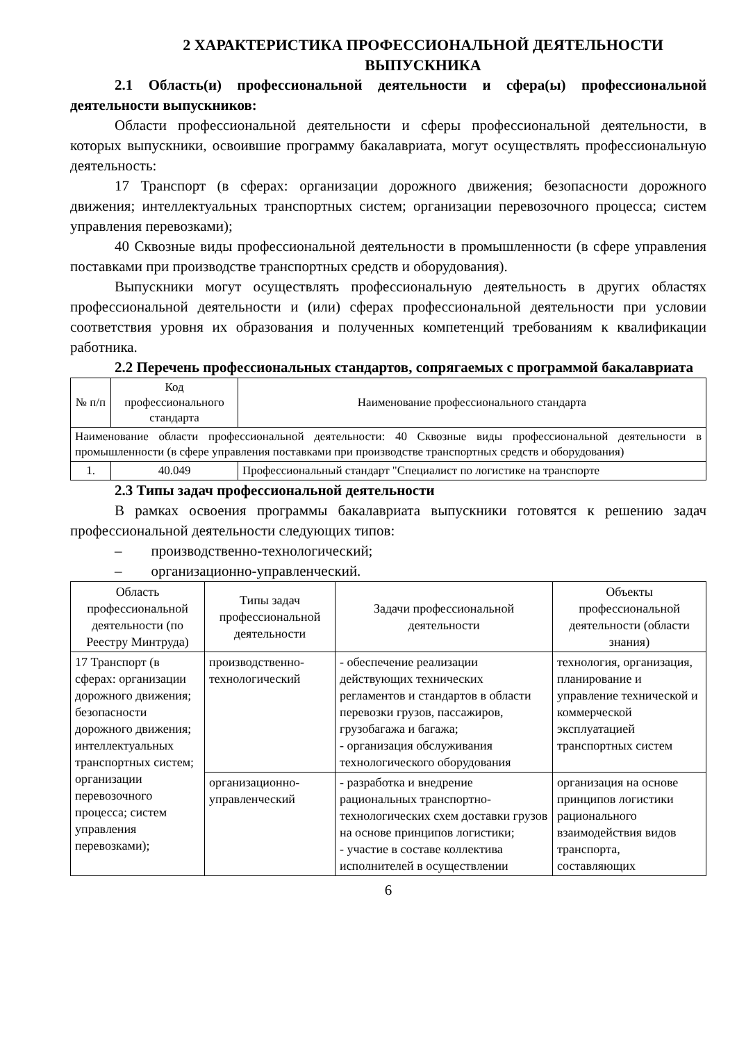2 ХАРАКТЕРИСТИКА ПРОФЕССИОНАЛЬНОЙ ДЕЯТЕЛЬНОСТИ ВЫПУСКНИКА
2.1 Область(и) профессиональной деятельности и сфера(ы) профессиональной деятельности выпускников:
Области профессиональной деятельности и сферы профессиональной деятельности, в которых выпускники, освоившие программу бакалавриата, могут осуществлять профессиональную деятельность:
17 Транспорт (в сферах: организации дорожного движения; безопасности дорожного движения; интеллектуальных транспортных систем; организации перевозочного процесса; систем управления перевозками);
40 Сквозные виды профессиональной деятельности в промышленности (в сфере управления поставками при производстве транспортных средств и оборудования).
Выпускники могут осуществлять профессиональную деятельность в других областях профессиональной деятельности и (или) сферах профессиональной деятельности при условии соответствия уровня их образования и полученных компетенций требованиям к квалификации работника.
2.2 Перечень профессиональных стандартов, сопрягаемых с программой бакалавриата
| № п/п | Код профессионального стандарта | Наименование профессионального стандарта |
| --- | --- | --- |
| Наименование области профессиональной деятельности: 40 Сквозные виды профессиональной деятельности в промышленности (в сфере управления поставками при производстве транспортных средств и оборудования) | | |
| 1. | 40.049 | Профессиональный стандарт "Специалист по логистике на транспорте |
2.3 Типы задач профессиональной деятельности
В рамках освоения программы бакалавриата выпускники готовятся к решению задач профессиональной деятельности следующих типов:
– производственно-технологический;
– организационно-управленческий.
| Область профессиональной деятельности (по Реестру Минтруда) | Типы задач профессиональной деятельности | Задачи профессиональной деятельности | Объекты профессиональной деятельности (области знания) |
| --- | --- | --- | --- |
| 17 Транспорт (в сферах: организации дорожного движения; безопасности дорожного движения; интеллектуальных транспортных систем; организации перевозочного процесса; систем управления перевозками); | производственно-технологический | - обеспечение реализации действующих технических регламентов и стандартов в области перевозки грузов, пассажиров, грузобагажа и багажа; - организация обслуживания технологического оборудования | технология, организация, планирование и управление технической и коммерческой эксплуатацией транспортных систем |
| | организационно-управленческий | - разработка и внедрение рациональных транспортно-технологических схем доставки грузов на основе принципов логистики; - участие в составе коллектива исполнителей в осуществлении | организация на основе принципов логистики рационального взаимодействия видов транспорта, составляющих |
6